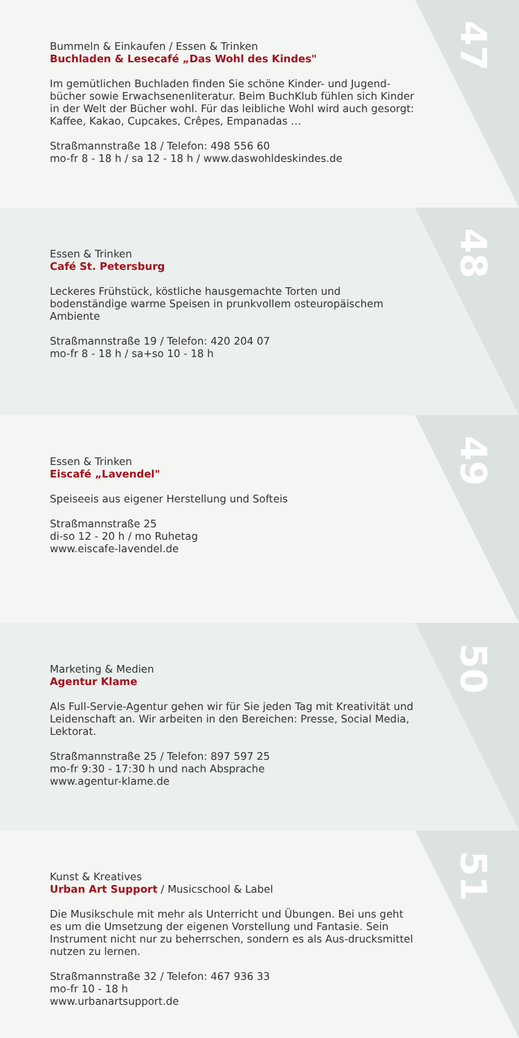47
Bummeln & Einkaufen / Essen & Trinken
Buchladen & Lesecafé „Das Wohl des Kindes"
Im gemütlichen Buchladen finden Sie schöne Kinder- und Jugend-bücher sowie Erwachsenenliteratur. Beim BuchKlub fühlen sich Kinder in der Welt der Bücher wohl. Für das leibliche Wohl wird auch gesorgt: Kaffee, Kakao, Cupcakes, Crêpes, Empanadas …
Straßmannstraße 18 / Telefon: 498 556 60
mo-fr 8 - 18 h / sa 12 - 18 h / www.daswohldeskindes.de
48
Essen & Trinken
Café St. Petersburg
Leckeres Frühstück, köstliche hausgemachte Torten und bodenständige warme Speisen in prunkvollem osteuropäischem Ambiente
Straßmannstraße 19 / Telefon: 420 204 07
mo-fr 8 - 18 h / sa+so 10 - 18 h
49
Essen & Trinken
Eiscafé „Lavendel"
Speiseeis aus eigener Herstellung und Softeis
Straßmannstraße 25
di-so 12 - 20 h / mo Ruhetag
www.eiscafe-lavendel.de
50
Marketing & Medien
Agentur Klame
Als Full-Servie-Agentur gehen wir für Sie jeden Tag mit Kreativität und Leidenschaft an. Wir arbeiten in den Bereichen: Presse, Social Media, Lektorat.
Straßmannstraße 25 / Telefon: 897 597 25
mo-fr 9:30 - 17:30 h und nach Absprache
www.agentur-klame.de
51
Kunst & Kreatives
Urban Art Support / Musicschool & Label
Die Musikschule mit mehr als Unterricht und Übungen. Bei uns geht es um die Umsetzung der eigenen Vorstellung und Fantasie. Sein Instrument nicht nur zu beherrschen, sondern es als Aus-drucksmittel nutzen zu lernen.
Straßmannstraße 32 / Telefon: 467 936 33
mo-fr 10 - 18 h
www.urbanartsupport.de